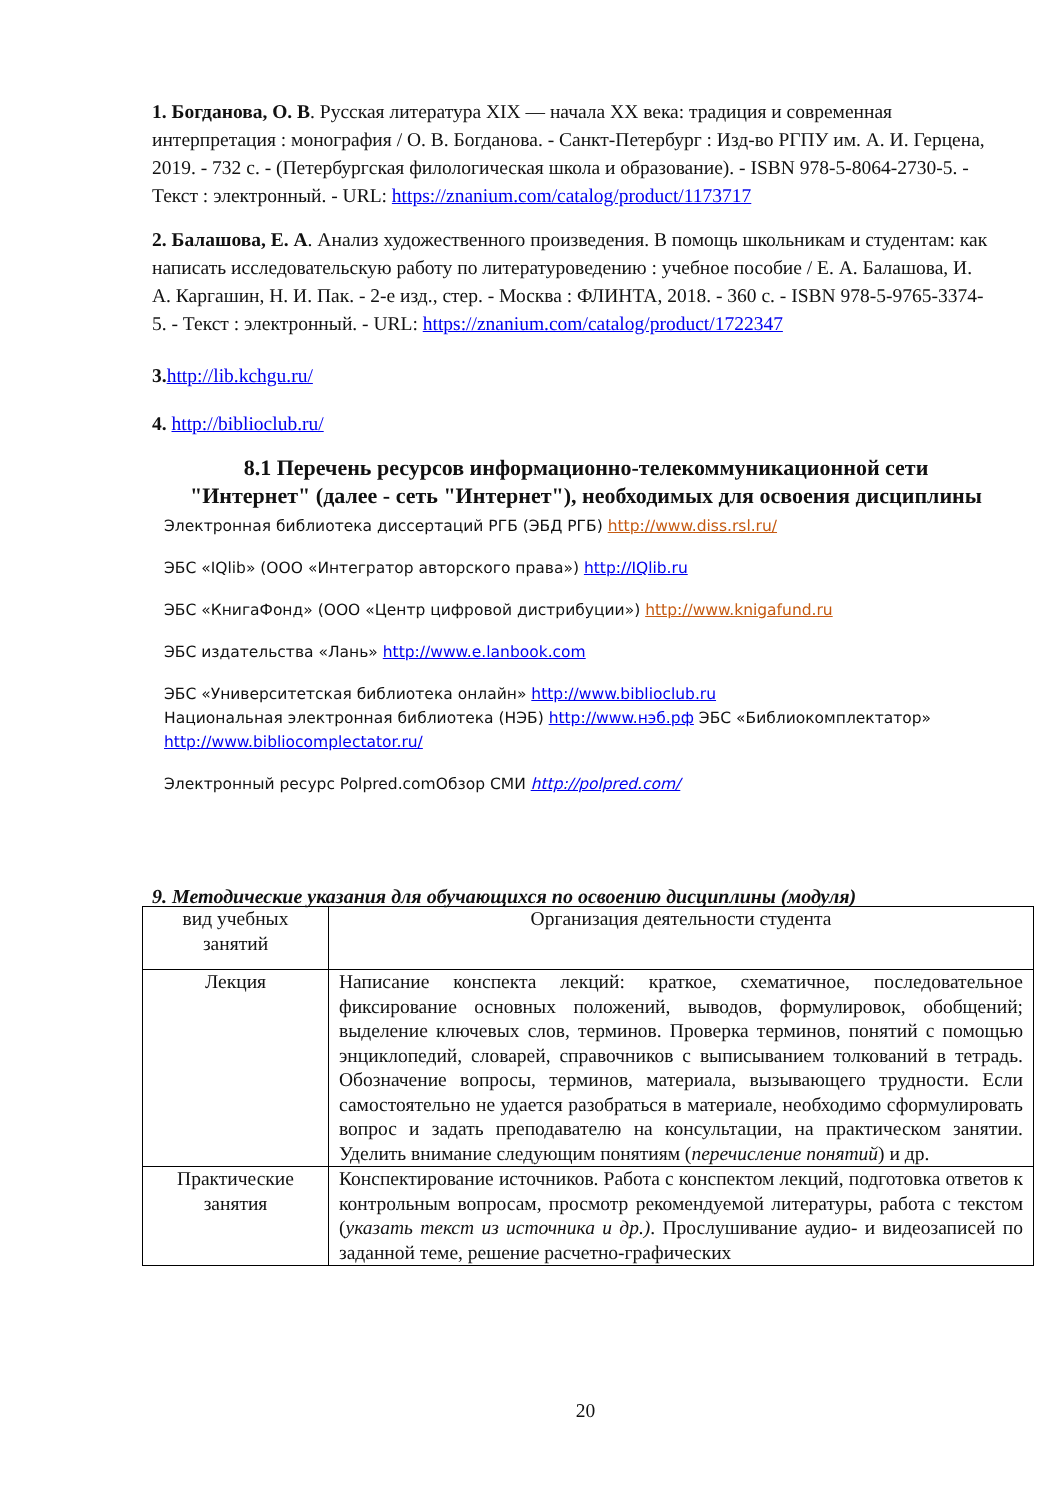1. Богданова, О. В. Русская литература XIX — начала XX века: традиция и современная интерпретация : монография / О. В. Богданова. - Санкт-Петербург : Изд-во РГПУ им. А. И. Герцена, 2019. - 732 с. - (Петербургская филологическая школа и образование). - ISBN 978-5-8064-2730-5. - Текст : электронный. - URL: https://znanium.com/catalog/product/1173717
2. Балашова, Е. А. Анализ художественного произведения. В помощь школьникам и студентам: как написать исследовательскую работу по литературоведению : учебное пособие / Е. А. Балашова, И. А. Каргашин, Н. И. Пак. - 2-е изд., стер. - Москва : ФЛИНТА, 2018. - 360 с. - ISBN 978-5-9765-3374-5. - Текст : электронный. - URL: https://znanium.com/catalog/product/1722347
3. http://lib.kchgu.ru/
4. http://biblioclub.ru/
8.1 Перечень ресурсов информационно-телекоммуникационной сети "Интернет" (далее - сеть "Интернет"), необходимых для освоения дисциплины
Электронная библиотека диссертаций РГБ (ЭБД РГБ) http://www.diss.rsl.ru/
ЭБС «IQlib» (ООО «Интегратор авторского права») http://IQlib.ru
ЭБС «КнигаФонд» (ООО «Центр цифровой дистрибуции») http://www.knigafund.ru
ЭБС издательства «Лань» http://www.e.lanbook.com
ЭБС «Университетская библиотека онлайн» http://www.biblioclub.ru
Национальная электронная библиотека (НЭБ) http://www.нэб.рф ЭБС «Библиокомплектатор» http://www.bibliocomplectator.ru/
Электронный ресурс Polpred.comОбзор СМИ http://polpred.com/
9. Методические указания для обучающихся по освоению дисциплины (модуля)
| вид учебных занятий | Организация деятельности студента |
| Лекция | Написание конспекта лекций: краткое, схематичное, последовательное фиксирование основных положений, выводов, формулировок, обобщений; выделение ключевых слов, терминов. Проверка терминов, понятий с помощью энциклопедий, словарей, справочников с выписыванием толкований в тетрадь. Обозначение вопросы, терминов, материала, вызывающего трудности. Если самостоятельно не удается разобраться в материале, необходимо сформулировать вопрос и задать преподавателю на консультации, на практическом занятии. Уделить внимание следующим понятиям ( перечисление понятий ) и др. |
| Практические занятия | Конспектирование источников. Работа с конспектом лекций, подготовка ответов к контрольным вопросам, просмотр рекомендуемой литературы, работа с текстом ( указать текст из источника и др.) . Прослушивание аудио- и видеозаписей по заданной теме, решение расчетно-графических |
20